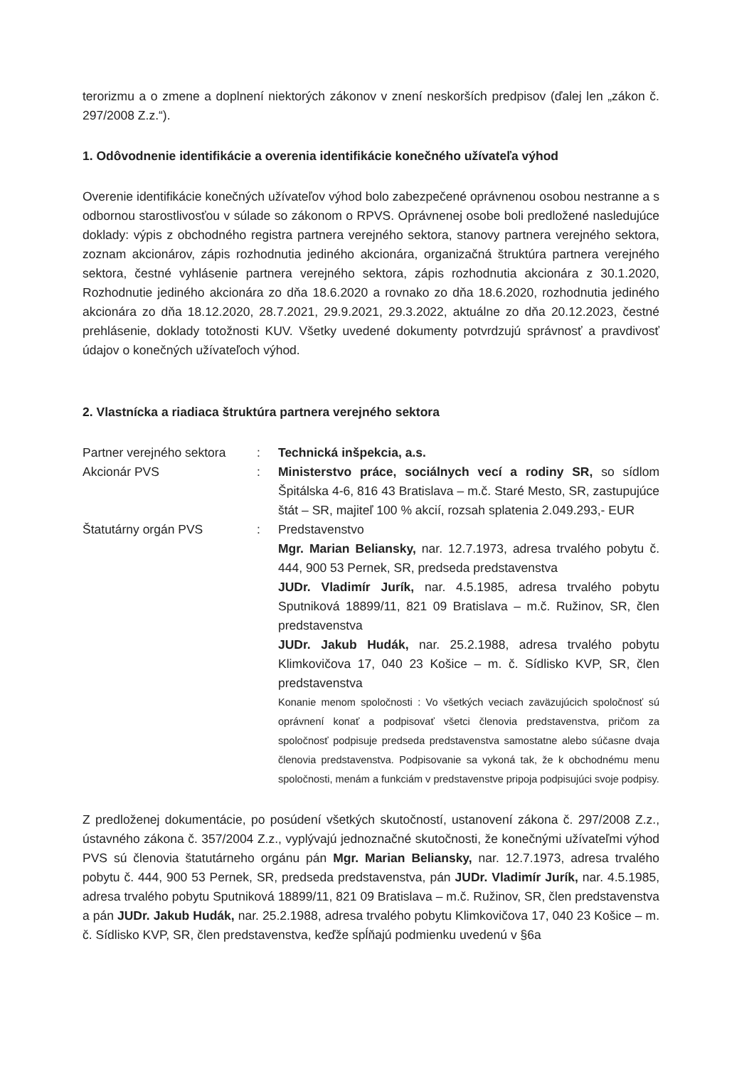terorizmu a o zmene a doplnení niektorých zákonov v znení neskorších predpisov (ďalej len „zákon č. 297/2008 Z.z.“).
1. Odôvodnenie identifikácie a overenia identifikácie konečného užívateľa výhod
Overenie identifikácie konečných užívateľov výhod bolo zabezpečené oprávnenou osobou nestranne a s odbornou starostlivosťou v súlade so zákonom o RPVS. Oprávnenej osobe boli predložené nasledujúce doklady: výpis z obchodného registra partnera verejného sektora, stanovy partnera verejného sektora, zoznam akcionárov, zápis rozhodnutia jediného akcionára, organizačná štruktúra partnera verejného sektora, čestné vyhlásenie partnera verejného sektora, zápis rozhodnutia akcionára z 30.1.2020, Rozhodnutie jediného akcionára zo dňa 18.6.2020 a rovnako zo dňa 18.6.2020, rozhodnutia jediného akcionára zo dňa 18.12.2020, 28.7.2021, 29.9.2021, 29.3.2022, aktuálne zo dňa 20.12.2023, čestné prehlásenie, doklady totožnosti KUV. Všetky uvedené dokumenty potvrdzujú správnosť a pravdivosť údajov o konečných užívateľoch výhod.
2. Vlastnícka a riadiaca štruktúra partnera verejného sektora
Partner verejného sektora
: Technická inšpekcia, a.s.
Akcionár PVS : Ministerstvo práce, sociálnych vecí a rodiny SR, so sídlom Špitálska 4-6, 816 43 Bratislava – m.č. Staré Mesto, SR, zastupujúce štát – SR, majiteľ 100 % akcií, rozsah splatenia 2.049.293,- EUR
Štatutárny orgán PVS : Predstavenstvo
Mgr. Marian Beliansky, nar. 12.7.1973, adresa trvalého pobytu č. 444, 900 53 Pernek, SR, predseda predstavenstva
JUDr. Vladimír Jurík, nar. 4.5.1985, adresa trvalého pobytu Sputniková 18899/11, 821 09 Bratislava – m.č. Ružinov, SR, člen predstavenstva
JUDr. Jakub Hudák, nar. 25.2.1988, adresa trvalého pobytu Klimkovičova 17, 040 23 Košice – m. č. Sídlisko KVP, SR, člen predstavenstva
Konanie menom spoločnosti : Vo všetkých veciach zaväzujúcich spoločnosť sú oprávnení konať a podpisovať všetci členovia predstavenstva, pričom za spoločnosť podpisuje predseda predstavenstva samostatne alebo súčasne dvaja členovia predstavenstva. Podpisovanie sa vykoná tak, že k obchodnému menu spoločnosti, menám a funkciám v predstavenstve pripoja podpisujúci svoje podpisy.
Z predloženej dokumentácie, po posúdení všetkých skutočností, ustanovení zákona č. 297/2008 Z.z., ústavného zákona č. 357/2004 Z.z., vyplývajú jednoznačné skutočnosti, že konečnými užívateľmi výhod PVS sú členovia štatutárneho orgánu pán Mgr. Marian Beliansky, nar. 12.7.1973, adresa trvalého pobytu č. 444, 900 53 Pernek, SR, predseda predstavenstva, pán JUDr. Vladimír Jurík, nar. 4.5.1985, adresa trvalého pobytu Sputniková 18899/11, 821 09 Bratislava – m.č. Ružinov, SR, člen predstavenstva a pán JUDr. Jakub Hudák, nar. 25.2.1988, adresa trvalého pobytu Klimkovičova 17, 040 23 Košice – m. č. Sídlisko KVP, SR, člen predstavenstva, keďže spĺňajú podmienku uvedenú v §6a